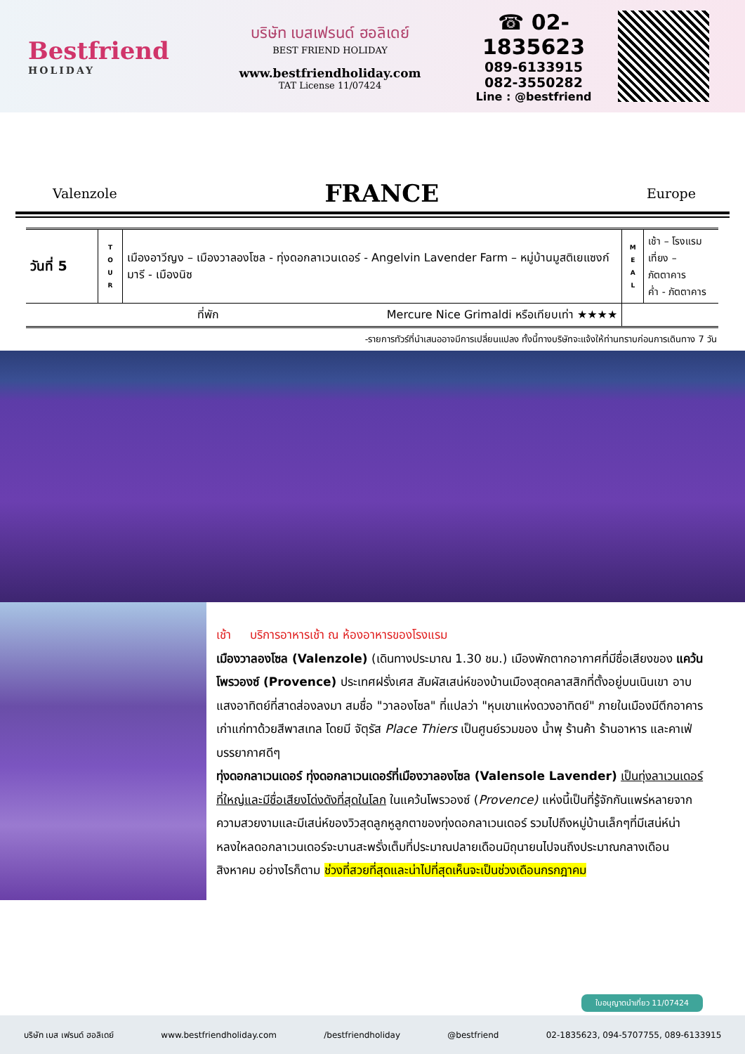Bestfriend
HOLIDAY
บริษัท เบสเฟรนด์ ฮอลิเดย์
BEST FRIEND HOLIDAY
www.bestfriendholiday.com
TAT License 11/07424
☎ 02-1835623
089-6133915
082-3550282
Line : @bestfriend
Valenzole FRANCE Europe
| วันที่ 5 | T O U R | เมืองอาวีญง – เมืองวาลองโซล - ทุ่งดอกลาเวนเดอร์ - Angelvin Lavender Farm – หมู่บ้านมูสติเยแซงก์มารี - เมืองนิซ | M E A L | เช้า – โรงแรม เที่ยง – ภัตตาคาร ค่ำ - ภัตตาคาร |
| ที่พัก Mercure Nice Grimaldi หรือเทียบเท่า ★★★★ | | | | |
-รายการทัวร์ที่นำเสนออาจมีการเปลี่ยนแปลง ทั้งนี้ทางบริษัทจะแจ้งให้ท่านทราบก่อนการเดินทาง 7 วัน
เช้า บริการอาหารเช้า ณ ห้องอาหารของโรงแรม
เมืองวาลองโซล (Valenzole) (เดินทางประมาณ 1.30 ชม.) เมืองพักตากอากาศที่มีชื่อเสียงของ แคว้นโพรวองซ์ (Provence) ประเทศฝรั่งเศส สัมผัสเสน่ห์ของบ้านเมืองสุดคลาสสิกที่ตั้งอยู่บนเนินเขา อาบแสงอาทิตย์ที่สาดส่องลงมา สมชื่อ "วาลองโซล" ที่แปลว่า "หุบเขาแห่งดวงอาทิตย์" ภายในเมืองมีตึกอาคารเก่าแก่ทาด้วยสีพาสเทล โดยมี จัตุรัส Place Thiers เป็นศูนย์รวมของ น้ำพุ ร้านค้า ร้านอาหาร และคาเฟ่บรรยากาศดีๆ
ทุ่งดอกลาเวนเดอร์ ทุ่งดอกลาเวนเดอร์ที่เมืองวาลองโซล (Valensole Lavender) เป็นทุ่งลาเวนเดอร์ที่ใหญ่และมีชื่อเสียงโด่งดังที่สุดในโลก ในแคว้นโพรวองซ์ (Provence) แห่งนี้เป็นที่รู้จักกันแพร่หลายจากความสวยงามและมีเสน่ห์ของวิวสุดลูกหูลูกตาของทุ่งดอกลาเวนเดอร์ รวมไปถึงหมู่บ้านเล็กๆที่มีเสน่ห์น่าหลงใหลดอกลาเวนเดอร์จะบานสะพรั่งเต็มที่ประมาณปลายเดือนมิถุนายนไปจนถึงประมาณกลางเดือนสิงหาคม อย่างไรก็ตาม ช่วงที่สวยที่สุดและน่าไปที่สุดเห็นจะเป็นช่วงเดือนกรกฎาคม
ใบอนุญาตนำเที่ยว 11/07424
บริษัท เบส เฟรนด์ ฮอลิเดย์ www.bestfriendholiday.com /bestfriendholiday @bestfriend 02-1835623, 094-5707755, 089-6133915